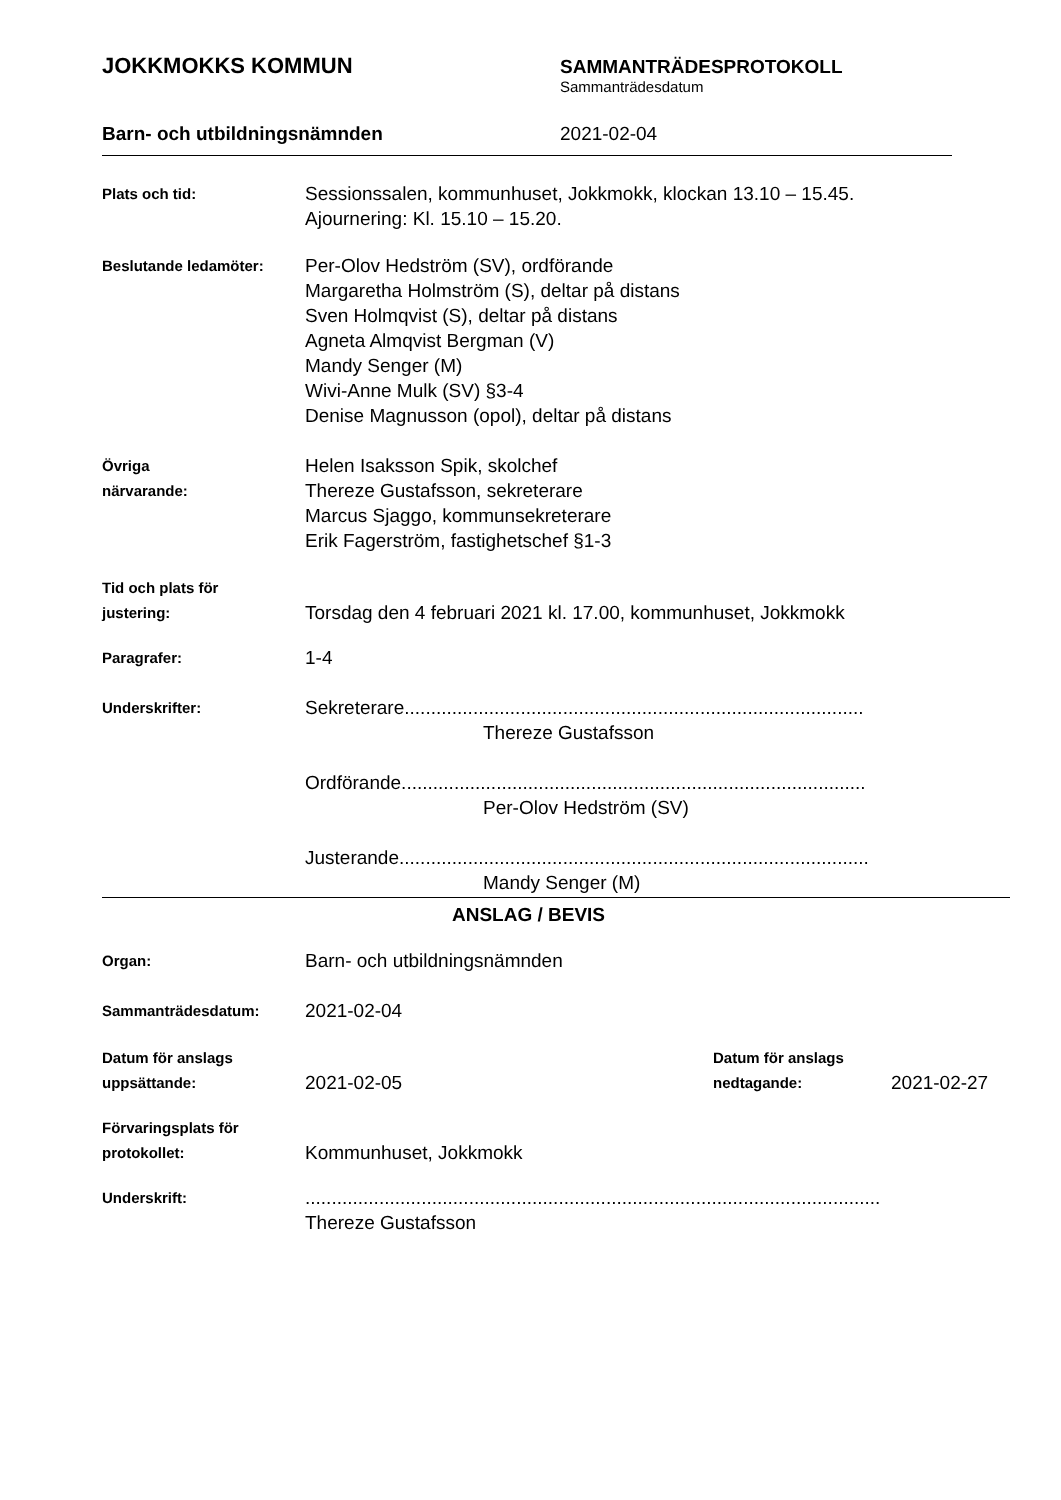JOKKMOKKS KOMMUN
SAMMANTRÄDESPROTOKOLL
Sammanträdesdatum
Barn- och utbildningsnämnden 2021-02-04
Plats och tid:
Sessionssalen, kommunhuset, Jokkmokk, klockan 13.10 – 15.45.
Ajournering: Kl. 15.10 – 15.20.
Beslutande ledamöter:
Per-Olov Hedström (SV), ordförande
Margaretha Holmström (S), deltar på distans
Sven Holmqvist (S), deltar på distans
Agneta Almqvist Bergman (V)
Mandy Senger (M)
Wivi-Anne Mulk (SV) §3-4
Denise Magnusson (opol), deltar på distans
Övriga
närvarande:
Helen Isaksson Spik, skolchef
Thereze Gustafsson, sekreterare
Marcus Sjaggo, kommunsekreterare
Erik Fagerström, fastighetschef §1-3
Tid och plats för
justering:
Torsdag den 4 februari 2021 kl. 17.00, kommunhuset, Jokkmokk
Paragrafer:
1-4
Underskrifter:
Sekreterare.......................................................................................
Thereze Gustafsson
Ordförande........................................................................................
Per-Olov Hedström (SV)
Justerande.........................................................................................
Mandy Senger (M)
ANSLAG / BEVIS
Organ:
Barn- och utbildningsnämnden
Sammanträdesdatum:
2021-02-04
Datum för anslags
uppsättande:
2021-02-05
Datum för anslags
nedtagande:
2021-02-27
Förvaringsplats för
protokollet:
Kommunhuset, Jokkmokk
Underskrift:
.............................................................................................................
Thereze Gustafsson